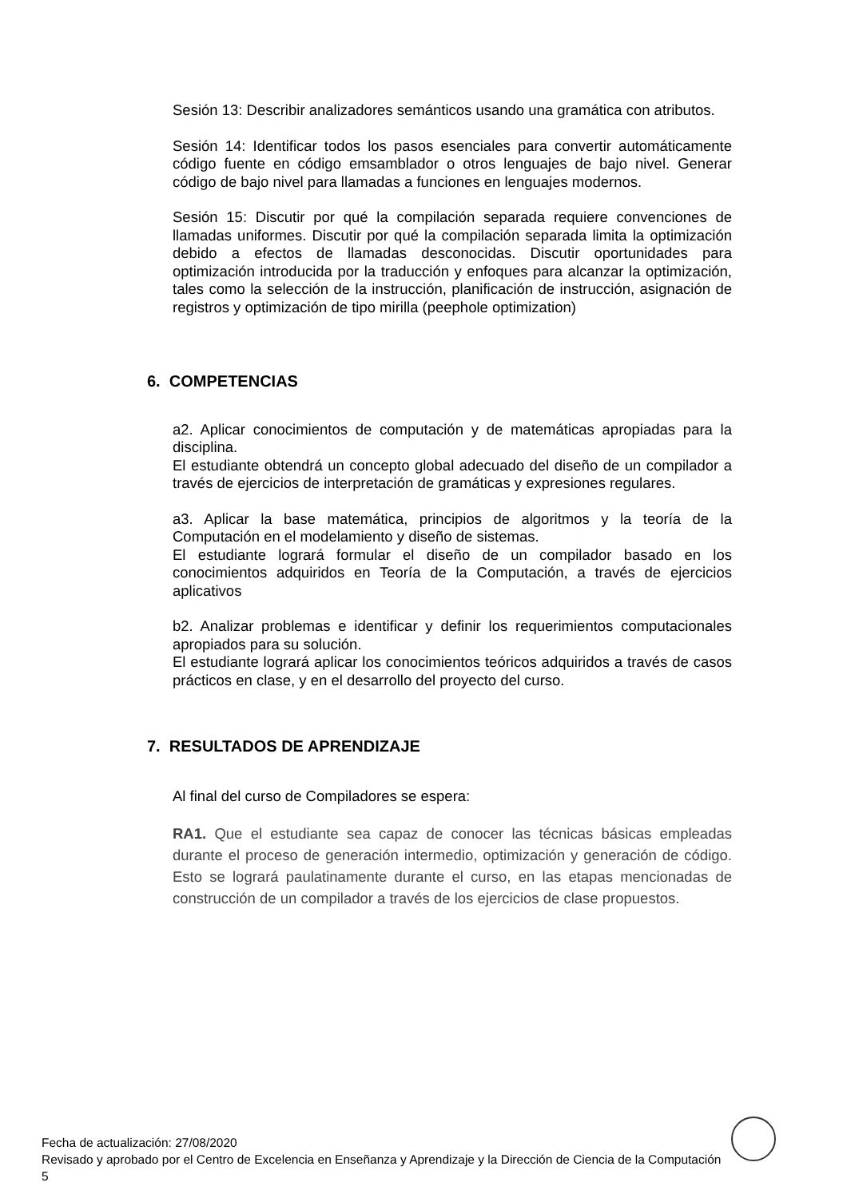Sesión 13: Describir analizadores semánticos usando una gramática con atributos.
Sesión 14: Identificar todos los pasos esenciales para convertir automáticamente código fuente en código emsamblador o otros lenguajes de bajo nivel. Generar código de bajo nivel para llamadas a funciones en lenguajes modernos.
Sesión 15: Discutir por qué la compilación separada requiere convenciones de llamadas uniformes. Discutir por qué la compilación separada limita la optimización debido a efectos de llamadas desconocidas. Discutir oportunidades para optimización introducida por la traducción y enfoques para alcanzar la optimización, tales como la selección de la instrucción, planificación de instrucción, asignación de registros y optimización de tipo mirilla (peephole optimization)
6. COMPETENCIAS
a2. Aplicar conocimientos de computación y de matemáticas apropiadas para la disciplina.
El estudiante obtendrá un concepto global adecuado del diseño de un compilador a través de ejercicios de interpretación de gramáticas y expresiones regulares.
a3. Aplicar la base matemática, principios de algoritmos y la teoría de la Computación en el modelamiento y diseño de sistemas.
El estudiante logrará formular el diseño de un compilador basado en los conocimientos adquiridos en Teoría de la Computación, a través de ejercicios aplicativos
b2. Analizar problemas e identificar y definir los requerimientos computacionales apropiados para su solución.
El estudiante logrará aplicar los conocimientos teóricos adquiridos a través de casos prácticos en clase, y en el desarrollo del proyecto del curso.
7. RESULTADOS DE APRENDIZAJE
Al final del curso de Compiladores se espera:
RA1. Que el estudiante sea capaz de conocer las técnicas básicas empleadas durante el proceso de generación intermedio, optimización y generación de código. Esto se logrará paulatinamente durante el curso, en las etapas mencionadas de construcción de un compilador a través de los ejercicios de clase propuestos.
Fecha de actualización: 27/08/2020
Revisado y aprobado por el Centro de Excelencia en Enseñanza y Aprendizaje y la Dirección de Ciencia de la Computación 5